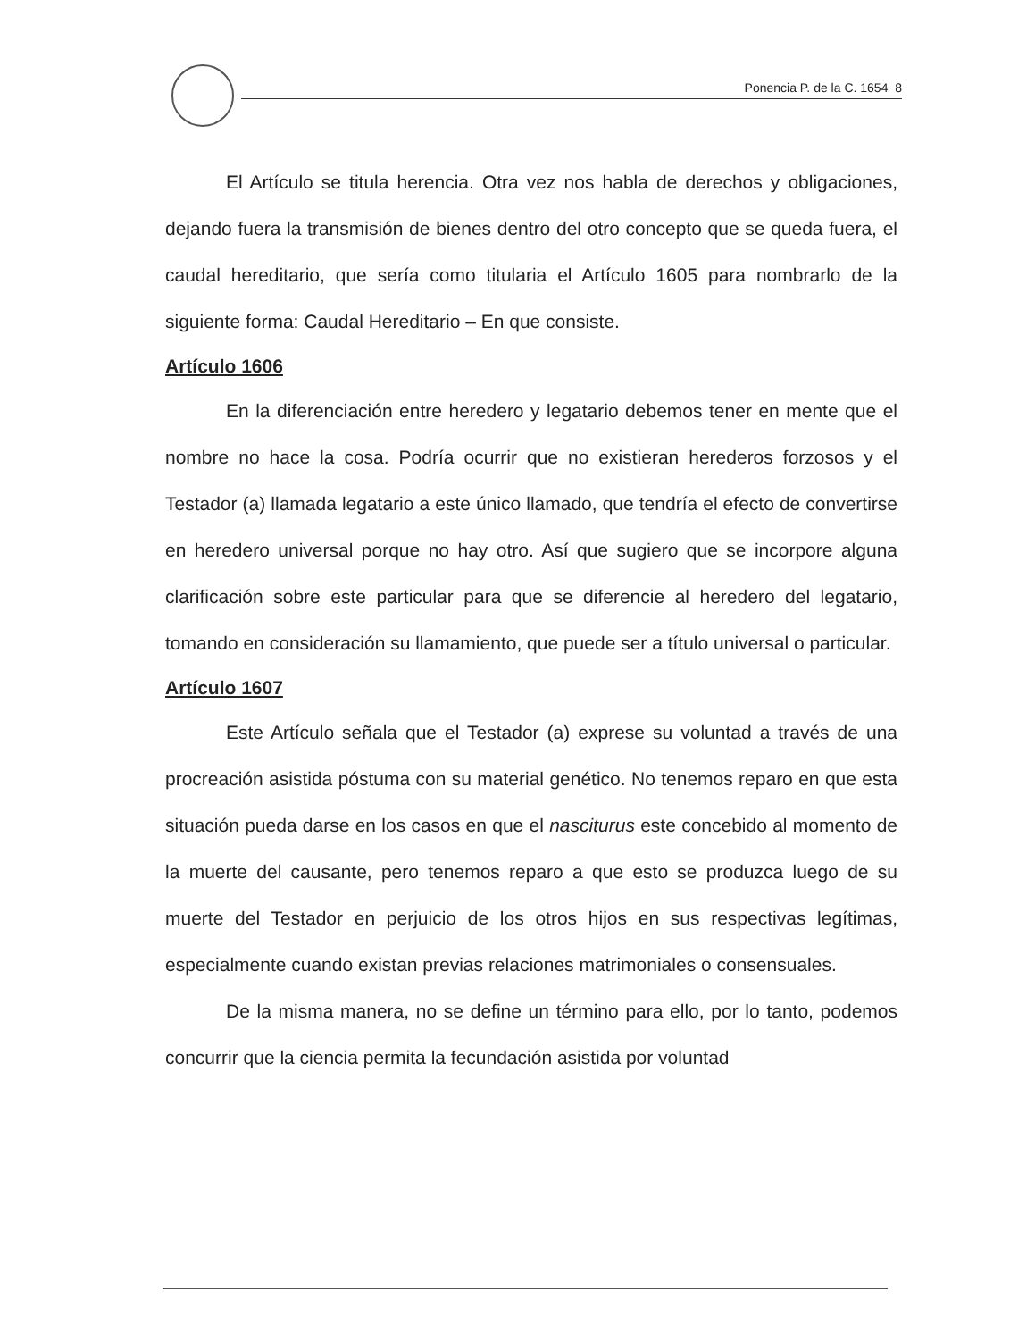Ponencia P. de la C. 1654 8
El Artículo se titula herencia. Otra vez nos habla de derechos y obligaciones, dejando fuera la transmisión de bienes dentro del otro concepto que se queda fuera, el caudal hereditario, que sería como titularia el Artículo 1605 para nombrarlo de la siguiente forma: Caudal Hereditario – En que consiste.
Artículo 1606
En la diferenciación entre heredero y legatario debemos tener en mente que el nombre no hace la cosa. Podría ocurrir que no existieran herederos forzosos y el Testador (a) llamada legatario a este único llamado, que tendría el efecto de convertirse en heredero universal porque no hay otro. Así que sugiero que se incorpore alguna clarificación sobre este particular para que se diferencie al heredero del legatario, tomando en consideración su llamamiento, que puede ser a título universal o particular.
Artículo 1607
Este Artículo señala que el Testador (a) exprese su voluntad a través de una procreación asistida póstuma con su material genético. No tenemos reparo en que esta situación pueda darse en los casos en que el nasciturus este concebido al momento de la muerte del causante, pero tenemos reparo a que esto se produzca luego de su muerte del Testador en perjuicio de los otros hijos en sus respectivas legítimas, especialmente cuando existan previas relaciones matrimoniales o consensuales.
De la misma manera, no se define un término para ello, por lo tanto, podemos concurrir que la ciencia permita la fecundación asistida por voluntad